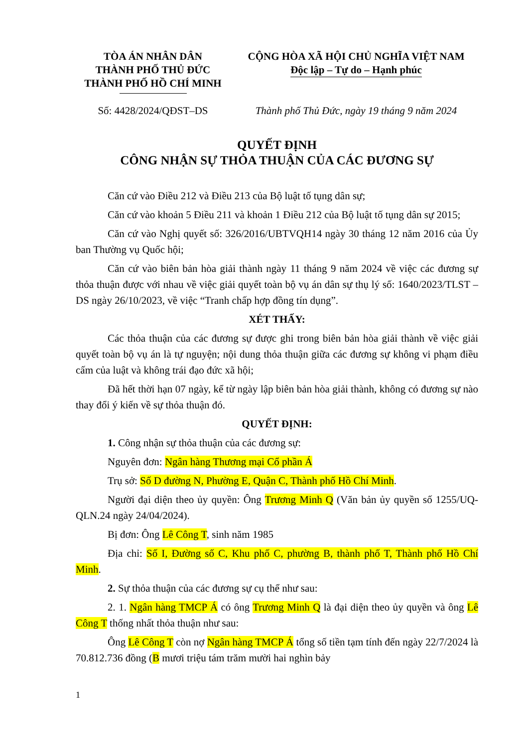TÒA ÁN NHÂN DÂN
THÀNH PHỐ THỦ ĐỨC
THÀNH PHỐ HỒ CHÍ MINH
CỘNG HÒA XÃ HỘI CHỦ NGHĨA VIỆT NAM
Độc lập – Tự do – Hạnh phúc
Số: 4428/2024/QĐST–DS Thành phố Thủ Đức, ngày 19 tháng 9 năm 2024
QUYẾT ĐỊNH
CÔNG NHẬN SỰ THỎA THUẬN CỦA CÁC ĐƯƠNG SỰ
Căn cứ vào Điều 212 và Điều 213 của Bộ luật tố tụng dân sự;
Căn cứ vào khoản 5 Điều 211 và khoản 1 Điều 212 của Bộ luật tố tụng dân sự 2015;
Căn cứ vào Nghị quyết số: 326/2016/UBTVQH14 ngày 30 tháng 12 năm 2016 của Ủy ban Thường vụ Quốc hội;
Căn cứ vào biên bản hòa giải thành ngày 11 tháng 9 năm 2024 về việc các đương sự thỏa thuận được với nhau về việc giải quyết toàn bộ vụ án dân sự thụ lý số: 1640/2023/TLST – DS ngày 26/10/2023, về việc “Tranh chấp hợp đồng tín dụng”.
XÉT THẤY:
Các thỏa thuận của các đương sự được ghi trong biên bản hòa giải thành về việc giải quyết toàn bộ vụ án là tự nguyện; nội dung thỏa thuận giữa các đương sự không vi phạm điều cấm của luật và không trái đạo đức xã hội;
Đã hết thời hạn 07 ngày, kể từ ngày lập biên bản hòa giải thành, không có đương sự nào thay đổi ý kiến về sự thỏa thuận đó.
QUYẾT ĐỊNH:
1. Công nhận sự thỏa thuận của các đương sự:
Nguyên đơn: Ngân hàng Thương mại Cổ phần Á
Trụ sở: Số D đường N, Phường E, Quận C, Thành phố Hồ Chí Minh.
Người đại diện theo ủy quyền: Ông Trương Minh Q (Văn bản ủy quyền số 1255/UQ-QLN.24 ngày 24/04/2024).
Bị đơn: Ông Lê Công T, sinh năm 1985
Địa chỉ: Số I, Đường số C, Khu phố C, phường B, thành phố T, Thành phố Hồ Chí Minh.
2. Sự thỏa thuận của các đương sự cụ thể như sau:
2. 1. Ngân hàng TMCP Á có ông Trương Minh Q là đại diện theo ủy quyền và ông Lê Công T thống nhất thỏa thuận như sau:
Ông Lê Công T còn nợ Ngân hàng TMCP Á tổng số tiền tạm tính đến ngày 22/7/2024 là 70.812.736 đồng (B mươi triệu tám trăm mười hai nghìn bảy
1